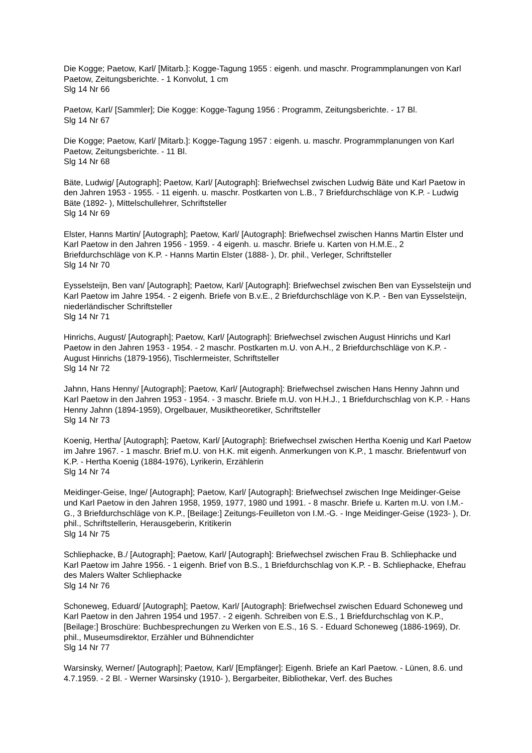Die Kogge; Paetow, Karl/ [Mitarb.]: Kogge-Tagung 1955 : eigenh. und maschr. Programmplanungen von Karl Paetow, Zeitungsberichte. - 1 Konvolut, 1 cm
Slg 14 Nr 66
Paetow, Karl/ [Sammler]; Die Kogge: Kogge-Tagung 1956 : Programm, Zeitungsberichte. - 17 Bl.
Slg 14 Nr 67
Die Kogge; Paetow, Karl/ [Mitarb.]: Kogge-Tagung 1957 : eigenh. u. maschr. Programmplanungen von Karl Paetow, Zeitungsberichte. - 11 Bl.
Slg 14 Nr 68
Bäte, Ludwig/ [Autograph]; Paetow, Karl/ [Autograph]: Briefwechsel zwischen Ludwig Bäte und Karl Paetow in den Jahren 1953 - 1955. - 11 eigenh. u. maschr. Postkarten von L.B., 7 Briefdurchschläge von K.P. - Ludwig Bäte (1892- ), Mittelschullehrer, Schriftsteller
Slg 14 Nr 69
Elster, Hanns Martin/ [Autograph]; Paetow, Karl/ [Autograph]: Briefwechsel zwischen Hanns Martin Elster und Karl Paetow in den Jahren 1956 - 1959. - 4 eigenh. u. maschr. Briefe u. Karten von H.M.E., 2 Briefdurchschläge von K.P. - Hanns Martin Elster (1888- ), Dr. phil., Verleger, Schriftsteller
Slg 14 Nr 70
Eysselsteijn, Ben van/ [Autograph]; Paetow, Karl/ [Autograph]: Briefwechsel zwischen Ben van Eysselsteijn und Karl Paetow im Jahre 1954. - 2 eigenh. Briefe von B.v.E., 2 Briefdurchschläge von K.P. - Ben van Eysselsteijn, niederländischer Schriftsteller
Slg 14 Nr 71
Hinrichs, August/ [Autograph]; Paetow, Karl/ [Autograph]: Briefwechsel zwischen August Hinrichs und Karl Paetow in den Jahren 1953 - 1954. - 2 maschr. Postkarten m.U. von A.H., 2 Briefdurchschläge von K.P. - August Hinrichs (1879-1956), Tischlermeister, Schriftsteller
Slg 14 Nr 72
Jahnn, Hans Henny/ [Autograph]; Paetow, Karl/ [Autograph]: Briefwechsel zwischen Hans Henny Jahnn und Karl Paetow in den Jahren 1953 - 1954. - 3 maschr. Briefe m.U. von H.H.J., 1 Briefdurchschlag von K.P. - Hans Henny Jahnn (1894-1959), Orgelbauer, Musiktheoretiker, Schriftsteller
Slg 14 Nr 73
Koenig, Hertha/ [Autograph]; Paetow, Karl/ [Autograph]: Briefwechsel zwischen Hertha Koenig und Karl Paetow im Jahre 1967. - 1 maschr. Brief m.U. von H.K. mit eigenh. Anmerkungen von K.P., 1 maschr. Briefentwurf von K.P. - Hertha Koenig (1884-1976), Lyrikerin, Erzählerin
Slg 14 Nr 74
Meidinger-Geise, Inge/ [Autograph]; Paetow, Karl/ [Autograph]: Briefwechsel zwischen Inge Meidinger-Geise und Karl Paetow in den Jahren 1958, 1959, 1977, 1980 und 1991. - 8 maschr. Briefe u. Karten m.U. von I.M.-G., 3 Briefdurchschläge von K.P., [Beilage:] Zeitungs-Feuilleton von I.M.-G. - Inge Meidinger-Geise (1923- ), Dr. phil., Schriftstellerin, Herausgeberin, Kritikerin
Slg 14 Nr 75
Schliephacke, B./ [Autograph]; Paetow, Karl/ [Autograph]: Briefwechsel zwischen Frau B. Schliephacke und Karl Paetow im Jahre 1956. - 1 eigenh. Brief von B.S., 1 Briefdurchschlag von K.P. - B. Schliephacke, Ehefrau des Malers Walter Schliephacke
Slg 14 Nr 76
Schoneweg, Eduard/ [Autograph]; Paetow, Karl/ [Autograph]: Briefwechsel zwischen Eduard Schoneweg und Karl Paetow in den Jahren 1954 und 1957. - 2 eigenh. Schreiben von E.S., 1 Briefdurchschlag von K.P., [Beilage:] Broschüre: Buchbesprechungen zu Werken von E.S., 16 S. - Eduard Schoneweg (1886-1969), Dr. phil., Museumsdirektor, Erzähler und Bühnendichter
Slg 14 Nr 77
Warsinsky, Werner/ [Autograph]; Paetow, Karl/ [Empfänger]: Eigenh. Briefe an Karl Paetow. - Lünen, 8.6. und 4.7.1959. - 2 Bl. - Werner Warsinsky (1910- ), Bergarbeiter, Bibliothekar, Verf. des Buches